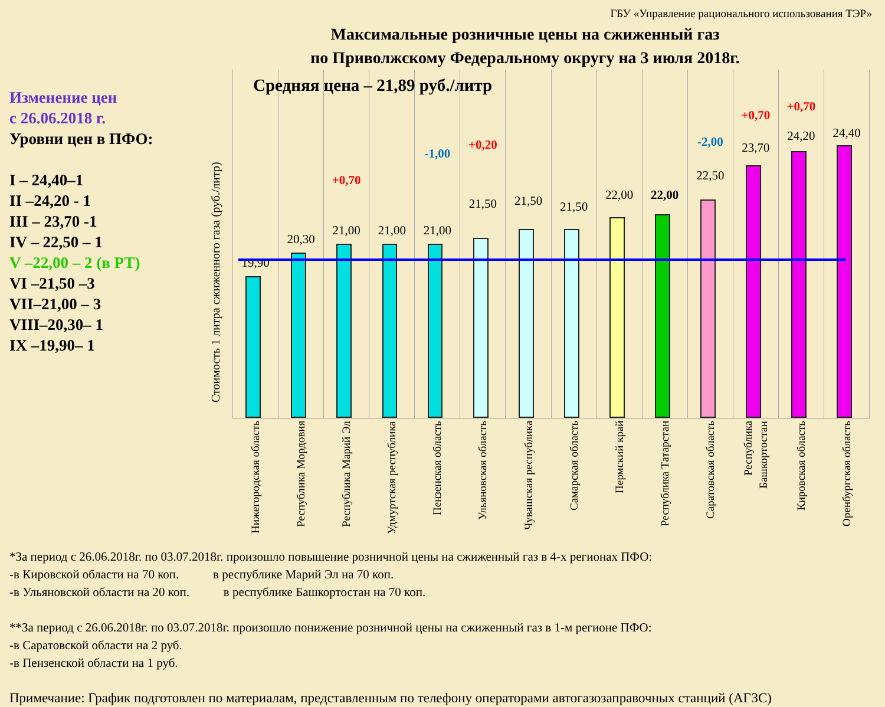ГБУ «Управление рационального использования ТЭР»
Максимальные розничные цены на сжиженный газ
по Приволжскому Федеральному округу на 3 июля 2018г.
Изменение цен
с 26.06.2018 г.
Уровни цен в ПФО:
I – 24,40–1
II –24,20 - 1
III – 23,70 -1
IV – 22,50 – 1
V –22,00 – 2 (в РТ)
VI –21,50 –3
VII–21,00 – 3
VIII–20,30– 1
IX –19,90– 1
Стоимость 1 литра сжиженного газа (руб./литр)
19,90
Нижегородская область
20,30
Республика Мордовия
+0,70
21,00
Республика Марий Эл
21,00
Удмуртская республика
-1,00
21,00
Пензенская область
+0,20
21,50
Ульяновская область
21,50
Чувашская республика
21,50
Самарская область
22,00
Пермский край
22,00
Республика Татарстан
-2,00
22,50
Саратовская область
+0,70
23,70
Республика Башкортостан
+0,70
24,20
Кировская область
24,40
Оренбургская область
Средняя цена – 21,89 руб./литр
*За период с 26.06.2018г. по 03.07.2018г. произошло повышение розничной цены на сжиженный газ в 4-х регионах ПФО:
-в Кировской области на 70 коп. в республике Марий Эл на 70 коп.
-в Ульяновской области на 20 коп. в республике Башкортостан на 70 коп.
**За период с 26.06.2018г. по 03.07.2018г. произошло понижение розничной цены на сжиженный газ в 1-м регионе ПФО:
-в Саратовской области на 2 руб.
-в Пензенской области на 1 руб.
Примечание: График подготовлен по материалам, представленным по телефону операторами автогазозаправочных станций (АГЗС)